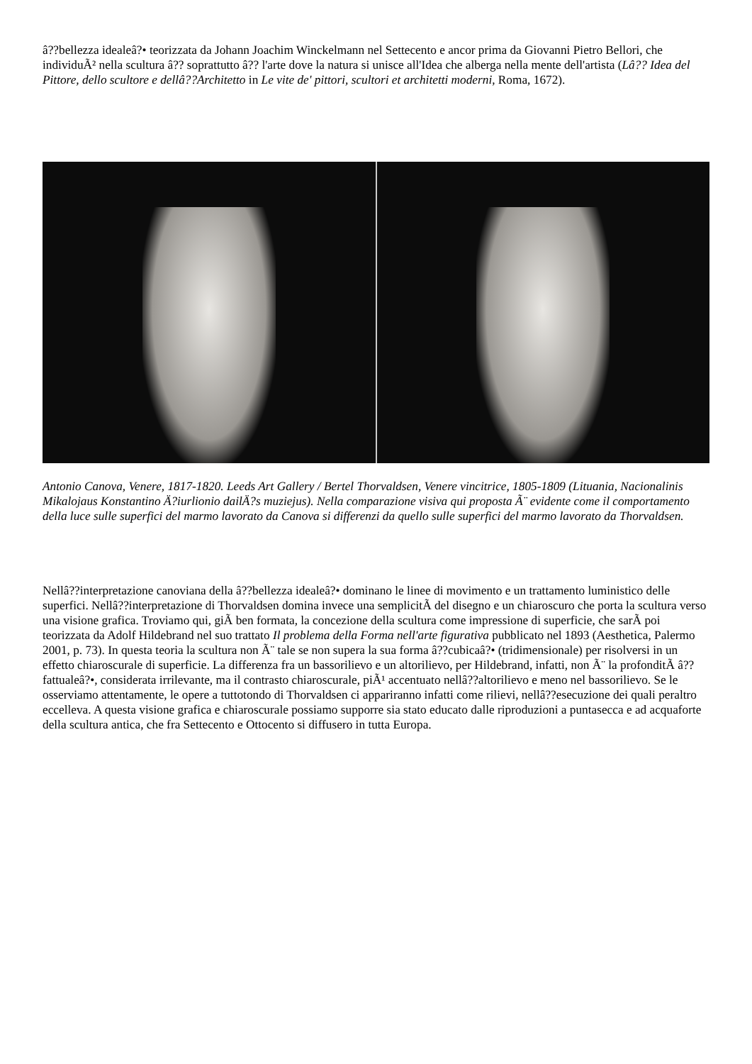â??bellezza idealeâ?• teorizzata da Johann Joachim Winckelmann nel Settecento e ancor prima da Giovanni Pietro Bellori, che individuÃ² nella scultura â?? soprattutto â?? l'arte dove la natura si unisce all'Idea che alberga nella mente dell'artista (Lâ?? Idea del Pittore, dello scultore e dellâ??Architetto in Le vite de' pittori, scultori et architetti moderni, Roma, 1672).
Antonio Canova, Venere, 1817-1820. Leeds Art Gallery / Bertel Thorvaldsen, Venere vincitrice, 1805-1809 (Lituania, Nacionalinis Mikalojaus Konstantino Ä?iurlionio dailÄ?s muziejus). Nella comparazione visiva qui proposta Ã¨ evidente come il comportamento della luce sulle superfici del marmo lavorato da Canova si differenzi da quello sulle superfici del marmo lavorato da Thorvaldsen.
Nellâ??interpretazione canoviana della â??bellezza idealeâ?• dominano le linee di movimento e un trattamento luministico delle superfici. Nellâ??interpretazione di Thorvaldsen domina invece una semplicitÃ del disegno e un chiaroscuro che porta la scultura verso una visione grafica. Troviamo qui, giÃ ben formata, la concezione della scultura come impressione di superficie, che sarÃ poi teorizzata da Adolf Hildebrand nel suo trattato Il problema della Forma nell'arte figurativa pubblicato nel 1893 (Aesthetica, Palermo 2001, p. 73). In questa teoria la scultura non Ã¨ tale se non supera la sua forma â??cubicaâ?• (tridimensionale) per risolversi in un effetto chiaroscurale di superficie. La differenza fra un bassorilievo e un altorilievo, per Hildebrand, infatti, non Ã¨ la profonditÃ â??fattualeâ?•, considerata irrilevante, ma il contrasto chiaroscurale, piÃ¹ accentuato nellâ??altorilievo e meno nel bassorilievo. Se le osserviamo attentamente, le opere a tuttotondo di Thorvaldsen ci appariranno infatti come rilievi, nellâ??esecuzione dei quali peraltro eccelleva. A questa visione grafica e chiaroscurale possiamo supporre sia stato educato dalle riproduzioni a puntasecca e ad acquaforte della scultura antica, che fra Settecento e Ottocento si diffusero in tutta Europa.